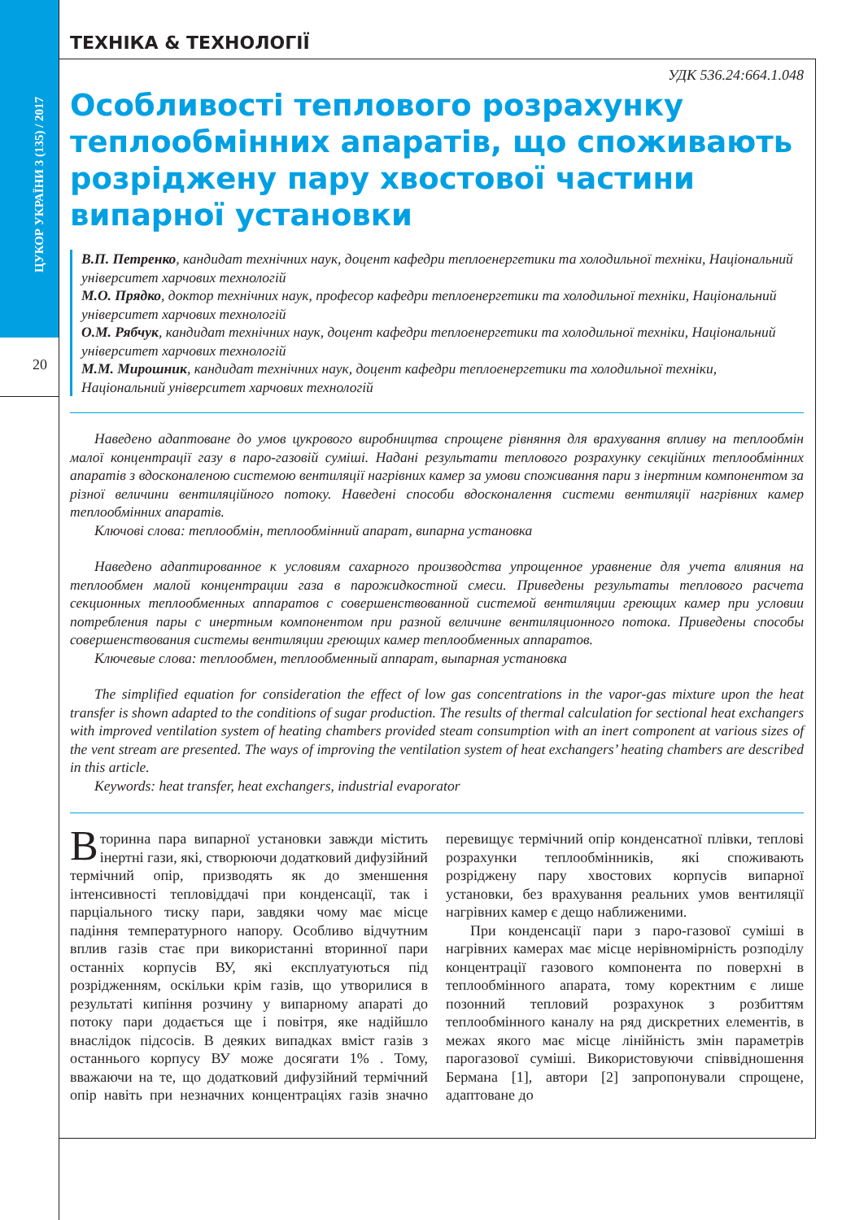ЦУКОР УКРАЇНИ 3 (135) / 2017
20
ТЕХНІКА & ТЕХНОЛОГІЇ
УДК 536.24:664.1.048
Особливості теплового розрахунку теплообмінних апаратів, що споживають розріджену пару хвостової частини випарної установки
В.П. Петренко, кандидат технічних наук, доцент кафедри теплоенергетики та холодильної техніки, Національний університет харчових технологій
М.О. Прядко, доктор технічних наук, професор кафедри теплоенергетики та холодильної техніки, Національний університет харчових технологій
О.М. Рябчук, кандидат технічних наук, доцент кафедри теплоенергетики та холодильної техніки, Національний університет харчових технологій
М.М. Мирошник, кандидат технічних наук, доцент кафедри теплоенергетики та холодильної техніки, Національний університет харчових технологій
Наведено адаптоване до умов цукрового виробництва спрощене рівняння для врахування впливу на теплообмін малої концентрації газу в паро-газовій суміші. Надані результати теплового розрахунку секційних теплообмінних апаратів з вдосконаленою системою вентиляції нагрівних камер за умови споживання пари з інертним компонентом за різної величини вентиляційного потоку. Наведені способи вдосконалення системи вентиляції нагрівних камер теплообмінних апаратів.
Ключові слова: теплообмін, теплообмінний апарат, випарна установка
Наведено адаптированное к условиям сахарного производства упрощенное уравнение для учета влияния на теплообмен малой концентрации газа в парожидкостной смеси. Приведены результаты теплового расчета секционных теплообменных аппаратов с совершенствованной системой вентиляции греющих камер при условии потребления пары с инертным компонентом при разной величине вентиляционного потока. Приведены способы совершенствования системы вентиляции греющих камер теплообменных аппаратов.
Ключевые слова: теплообмен, теплообменный аппарат, выпарная установка
The simplified equation for consideration the effect of low gas concentrations in the vapor-gas mixture upon the heat transfer is shown adapted to the conditions of sugar production. The results of thermal calculation for sectional heat exchangers with improved ventilation system of heating chambers provided steam consumption with an inert component at various sizes of the vent stream are presented. The ways of improving the ventilation system of heat exchangers’ heating chambers are described in this article.
Keywords: heat transfer, heat exchangers, industrial evaporator
Вторинна пара випарної установки завжди містить інертні гази, які, створюючи додатковий дифузійний термічний опір, призводять як до зменшення інтенсивності тепловіддачі при конденсації, так і парціального тиску пари, завдяки чому має місце падіння температурного напору. Особливо відчутним вплив газів стає при використанні вторинної пари останніх корпусів ВУ, які експлуатуються під розрідженням, оскільки крім газів, що утворилися в результаті кипіння розчину у випарному апараті до потоку пари додається ще і повітря, яке надійшло внаслідок підсосів. В деяких випадках вміст газів з останнього корпусу ВУ може досягати 1% . Тому, вважаючи на те, що додатковий дифузійний термічний опір навіть при незначних концентраціях газів значно перевищує термічний опір конденсатної плівки, теплові розрахунки теплообмінників, які споживають розріджену пару хвостових корпусів випарної установки, без врахування реальних умов вентиляції нагрівних камер є дещо наближеними.
При конденсації пари з паро-газової суміші в нагрівних камерах має місце нерівномірність розподілу концентрації газового компонента по поверхні в теплообмінного апарата, тому коректним є лише позонний тепловий розрахунок з розбиттям теплообмінного каналу на ряд дискретних елементів, в межах якого має місце лінійність змін параметрів парогазової суміші. Використовуючи співвідношення Бермана [1], автори [2] запропонували спрощене, адаптоване до